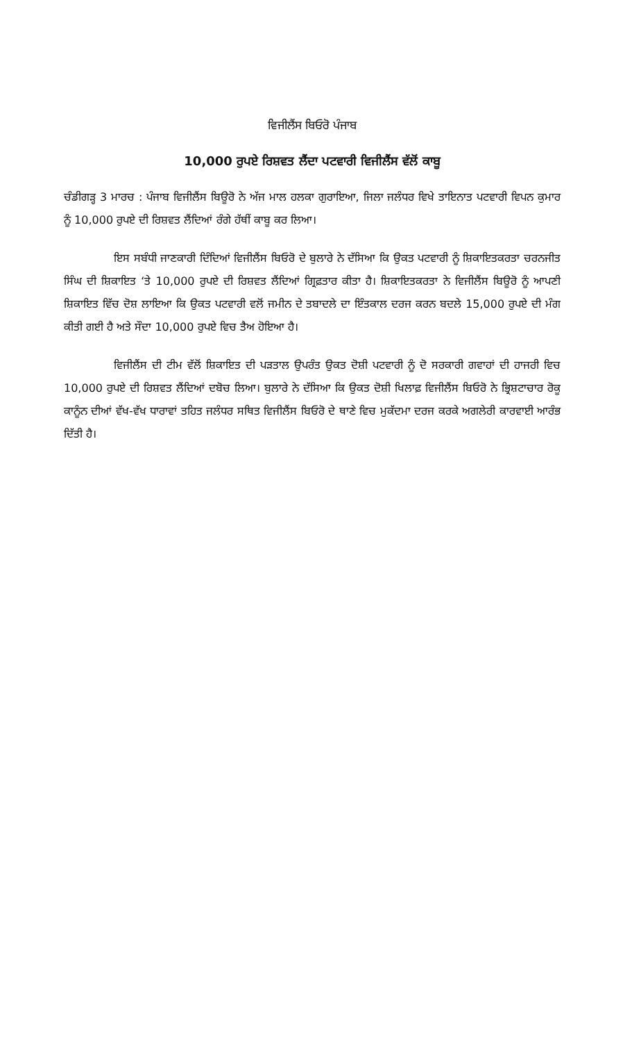ਵਿਜੀਲੈਂਸ ਬਿਓਰੋ ਪੰਜਾਬ
10,000 ਰੁਪਏ ਰਿਸ਼ਵਤ ਲੈਂਦਾ ਪਟਵਾਰੀ ਵਿਜੀਲੈਂਸ ਵੱਲੋਂ ਕਾਬੂ
ਚੰਡੀਗੜ੍ਹ 3 ਮਾਰਚ : ਪੰਜਾਬ ਵਿਜੀਲੈਂਸ ਬਿਊਰੋ ਨੇ ਅੱਜ ਮਾਲ ਹਲਕਾ ਗੁਰਾਇਆ, ਜਿਲਾ ਜਲੰਧਰ ਵਿਖੇ ਤਾਇਨਾਤ ਪਟਵਾਰੀ ਵਿਪਨ ਕੁਮਾਰ ਨੂੰ 10,000 ਰੁਪਏ ਦੀ ਰਿਸ਼ਵਤ ਲੈਂਦਿਆਂ ਰੰਗੇ ਹੱਥੀਂ ਕਾਬੂ ਕਰ ਲਿਆ।
ਇਸ ਸਬੰਧੀ ਜਾਣਕਾਰੀ ਦਿੰਦਿਆਂ ਵਿਜੀਲੈਂਸ ਬਿਓਰੋ ਦੇ ਬੁਲਾਰੇ ਨੇ ਦੱਸਿਆ ਕਿ ਉਕਤ ਪਟਵਾਰੀ ਨੂੰ ਸ਼ਿਕਾਇਤਕਰਤਾ ਚਰਨਜੀਤ ਸਿੰਘ ਦੀ ਸ਼ਿਕਾਇਤ ‘ਤੇ 10,000 ਰੁਪਏ ਦੀ ਰਿਸ਼ਵਤ ਲੈਂਦਿਆਂ ਗ੍ਰਿਫ਼ਤਾਰ ਕੀਤਾ ਹੈ। ਸ਼ਿਕਾਇਤਕਰਤਾ ਨੇ ਵਿਜੀਲੈਂਸ ਬਿਊਰੋ ਨੂੰ ਆਪਣੀ ਸ਼ਿਕਾਇਤ ਵਿੱਚ ਦੋਸ਼ ਲਾਇਆ ਕਿ ਉਕਤ ਪਟਵਾਰੀ ਵਲੋਂ ਜਮੀਨ ਦੇ ਤਬਾਦਲੇ ਦਾ ਇੰਤਕਾਲ ਦਰਜ ਕਰਨ ਬਦਲੇ 15,000 ਰੁਪਏ ਦੀ ਮੰਗ ਕੀਤੀ ਗਈ ਹੈ ਅਤੇ ਸੌਦਾ 10,000 ਰੁਪਏ ਵਿਚ ਤੈਅ ਹੋਇਆ ਹੈ।
ਵਿਜੀਲੈਂਸ ਦੀ ਟੀਮ ਵੱਲੋਂ ਸ਼ਿਕਾਇਤ ਦੀ ਪੜਤਾਲ ਉਪਰੰਤ ਉਕਤ ਦੋਸ਼ੀ ਪਟਵਾਰੀ ਨੂੰ ਦੋ ਸਰਕਾਰੀ ਗਵਾਹਾਂ ਦੀ ਹਾਜਰੀ ਵਿਚ 10,000 ਰੁਪਏ ਦੀ ਰਿਸ਼ਵਤ ਲੈਂਦਿਆਂ ਦਬੋਚ ਲਿਆ। ਬੁਲਾਰੇ ਨੇ ਦੱਸਿਆ ਕਿ ਉਕਤ ਦੋਸ਼ੀ ਖਿਲਾਫ਼ ਵਿਜੀਲੈਂਸ ਬਿਓਰੋ ਨੇ ਭ੍ਰਿਸ਼ਟਾਚਾਰ ਰੋਕੂ ਕਾਨੂੰਨ ਦੀਆਂ ਵੱਖ-ਵੱਖ ਧਾਰਾਵਾਂ ਤਹਿਤ ਜਲੰਧਰ ਸਥਿਤ ਵਿਜੀਲੈਂਸ ਬਿਓਰੋ ਦੇ ਥਾਣੇ ਵਿਚ ਮੁਕੱਦਮਾ ਦਰਜ ਕਰਕੇ ਅਗਲੇਰੀ ਕਾਰਵਾਈ ਆਰੰਭ ਦਿੱਤੀ ਹੈ।